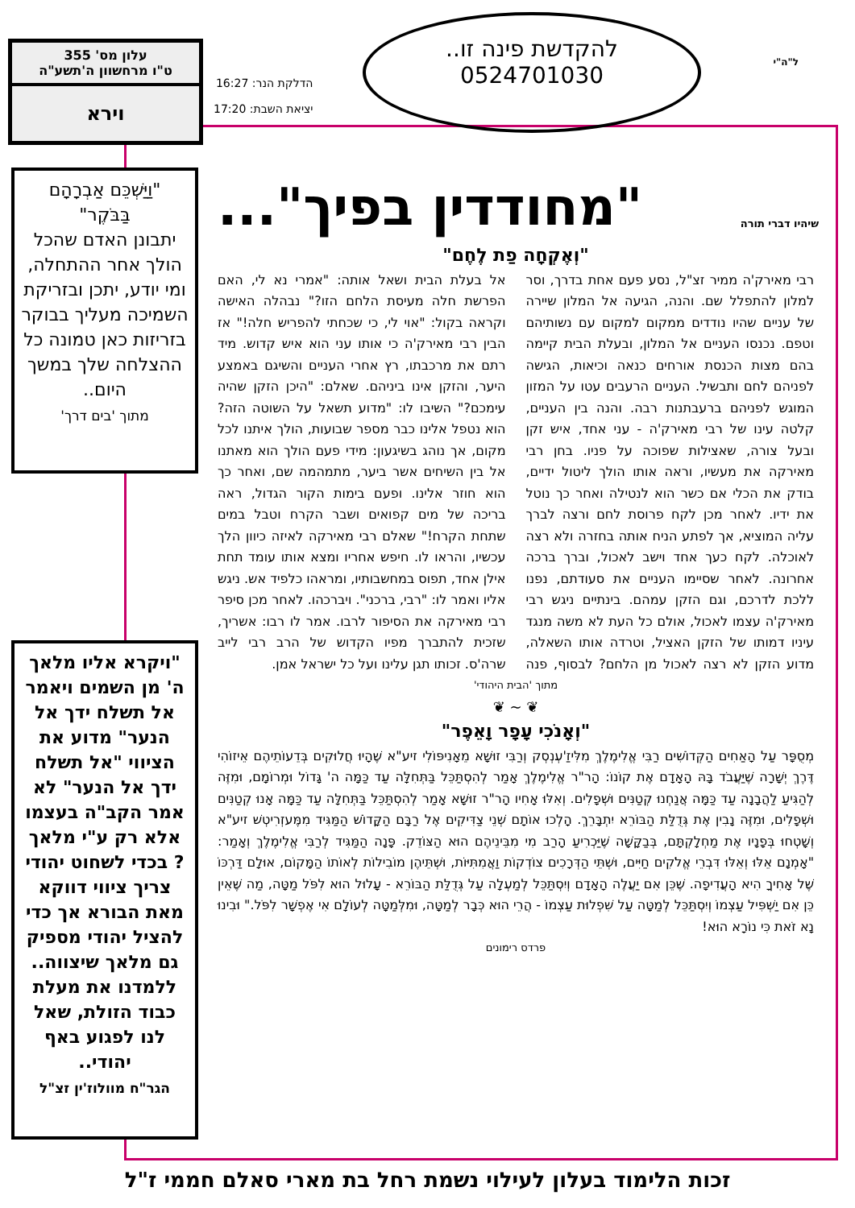עלון מס' 355
ט"ו מרחשוון ה'תשע"ה
וירא
הדלקת הנר: 16:27
יציאת השבת: 17:20
להקדשת פינה זו..
0524701030
ל"ה"י
"מחודדין בפיך"... שיהיו דברי תורה
"וַיַּשְׁכֵּם אַבְרָהָם בַּבֹּקֶר"
יתבונן האדם שהכל הולך אחר ההתחלה, ומי יודע, יתכן ובזריקת השמיכה מעליך בבוקר בזריזות כאן טמונה כל ההצלחה שלך במשך היום..
מתוך 'בים דרך'
"ויקרא אליו מלאך ה' מן השמים ויאמר אל תשלח ידך אל הנער" מדוע את הציווי "אל תשלח ידך אל הנער" לא אמר הקב"ה בעצמו אלא רק ע"י מלאך ? בכדי לשחוט יהודי צריך ציווי דווקא מאת הבורא אך כדי להציל יהודי מספיק גם מלאך שיצווה.. ללמדנו את מעלת כבוד הזולת, שאל לנו לפגוע באף יהודי..
הגר"ח מוולוז'ין זצ"ל
"וְאֶקְחָה פַת לֶחֶם"
רבי מאירק'ה ממיר זצ"ל, נסע פעם אחת בדרך, וסר למלון להתפלל שם. והנה, הגיעה אל המלון שיירה של עניים שהיו נודדים ממקום למקום עם נשותיהם וטפם. נכנסו העניים אל המלון, ובעלת הבית קיימה בהם מצות הכנסת אורחים כנאה וכיאות, הגישה לפניהם לחם ותבשיל. העניים הרעבים עטו על המזון המוגש לפניהם ברעבתנות רבה. והנה בין העניים, קלטה עינו של רבי מאירק'ה - עני אחד, איש זקן ובעל צורה, שאצילות שפוכה על פניו. בחן רבי מאירקה את מעשיו, וראה אותו הולך ליטול ידיים, בודק את הכלי אם כשר הוא לנטילה ואחר כך נוטל את ידיו. לאחר מכן לקח פרוסת לחם ורצה לברך עליה המוציא, אך לפתע הניח אותה בחזרה ולא רצה לאוכלה. לקח כעך אחד וישב לאכול, וברך ברכה אחרונה. לאחר שסיימו העניים את סעודתם, נפנו ללכת לדרכם, וגם הזקן עמהם. בינתיים ניגש רבי מאירק'ה עצמו לאכול, אולם כל העת לא משה מנגד עיניו דמותו של הזקן האציל, וטרדה אותו השאלה, מדוע הזקן לא רצה לאכול מן הלחם? לבסוף, פנה אל בעלת הבית ושאל אותה: "אמרי נא לי, האם הפרשת חלה מעיסת הלחם הזו?" נבהלה האישה וקראה בקול: "אוי לי, כי שכחתי להפריש חלה!" אז הבין רבי מאירק'ה כי אותו עני הוא איש קדוש. מיד רתם את מרכבתו, רץ אחרי העניים והשיגם באמצע היער, והזקן אינו ביניהם. שאלם: "היכן הזקן שהיה עימכם?" השיבו לו: "מדוע תשאל על השוטה הזה? הוא נטפל אלינו כבר מספר שבועות, הולך איתנו לכל מקום, אך נוהג בשיגעון: מידי פעם הולך הוא מאתנו אל בין השיחים אשר ביער, מתמהמה שם, ואחר כך הוא חוזר אלינו. ופעם בימות הקור הגדול, ראה בריכה של מים קפואים ושבר הקרח וטבל במים שתחת הקרח!" שאלם רבי מאירקה לאיזה כיוון הלך עכשיו, והראו לו. חיפש אחריו ומצא אותו עומד תחת אילן אחד, תפוס במחשבותיו, ומראהו כלפיד אש. ניגש אליו ואמר לו: "רבי, ברכני". ויברכהו. לאחר מכן סיפר רבי מאירקה את הסיפור לרבו. אמר לו רבו: אשריך, שזכית להתברך מפיו הקדוש של הרב רבי לייב שרה'ס. זכותו תגן עלינו ועל כל ישראל אמן.
מתוך 'הבית היהודי'
❦ ~ ❦
"וְאָנֹכִי עָפָר וָאֵפֶר"
מְסֻפָּר עַל הָאַחִים הַקְּדוֹשִׁים רַבִּי אֱלִימֶלֶךְ מִלִּיזַ'עְנְסְק וְרַבִּי זוּשָׁא מֵאָנִיפּוֹלִי זיע"א שֶׁהָיוּ חֲלוּקִים בְּדֵעוֹתֵיהֶם אֵיזוֹהִי דֶּרֶךְ יְשָׁרָה שֶׁיַּעֲבֹד בָּהּ הָאָדָם אֶת קוֹנוֹ: הָר"ר אֱלִימֶלֶךְ אָמַר לְהִסְתַּכֵּל בַּתְּחִלָּה עַד כַּמָּה ה' גָּדוֹל וּמְרוֹמָם, וּמִזֶּה לְהַגִּיעַ לַהֲבָנָה עַד כַּמָּה אֲנַחְנוּ קְטַנִּים וּשְׁפָלִים. וְאִלּוּ אָחִיו הָר"ר זוּשָׁא אָמַר לְהִסְתַּכֵּל בַּתְּחִלָּה עַד כַּמָּה אָנוּ קְטַנִּים וּשְׁפָלִים, וּמִזֶּה נָבִין אֶת גְּדֻלַּת הַבּוֹרֵא יִתְבָּרֵךְ. הָלְכוּ אוֹתָם שְׁנֵי צַדִּיקִים אֶל רַבָּם הַקָּדוֹשׁ הַמַּגִּיד מִמֶּעזְרִיטְשׁ זיע"א וְשָׁטְחוּ בְּפָנָיו אֶת מַחְלָקְתָּם, בְּבַקָּשָׁה שֶׁיַּכְרִיעַ הָרַב מִי מִבֵּינֵיהֶם הוּא הַצּוֹדֵק. פָּנָה הַמַּגִּיד לְרַבִּי אֱלִימֶלֶךְ וְאָמַר: "אָמְנָם אֵלּוּ וְאֵלּוּ דִּבְרֵי אֱלֹקִים חַיִּים, וּשְׁתֵּי הַדְּרָכִים צוֹדְקוֹת וַאֲמִתִּיּוֹת, וּשְׁתֵּיהֶן מוֹבִילוֹת לְאוֹתוֹ הַמָּקוֹם, אוּלָם דַּרְכּוֹ שֶׁל אָחִיךָ הִיא הָעֲדִיפָה. שֶׁכֵּן אִם יַעֲלֶה הָאָדָם וְיִסְתַּכֵּל לְמַעְלָה עַל גְּדֻלַּת הַבּוֹרֵא - עָלוּל הוּא לִפֹּל מַטָּה, מַה שֶּׁאֵין כֵּן אִם יַשְׁפִּיל עַצְמוֹ וְיִסְתַּכֵּל לְמַטָּה עַל שִׁפְלוּת עַצְמוֹ - הֲרֵי הוּא כְּבָר לְמַטָּה, וּמִלְּמַטָּה לְעוֹלָם אִי אֶפְשָׁר לִפֹּל." וּבִינוּ נָא זֹאת כִּי נוֹרָא הוּא!
פרדס רימונים
זכות הלימוד בעלון לעילוי נשמת רחל בת מארי סאלם חממי ז"ל